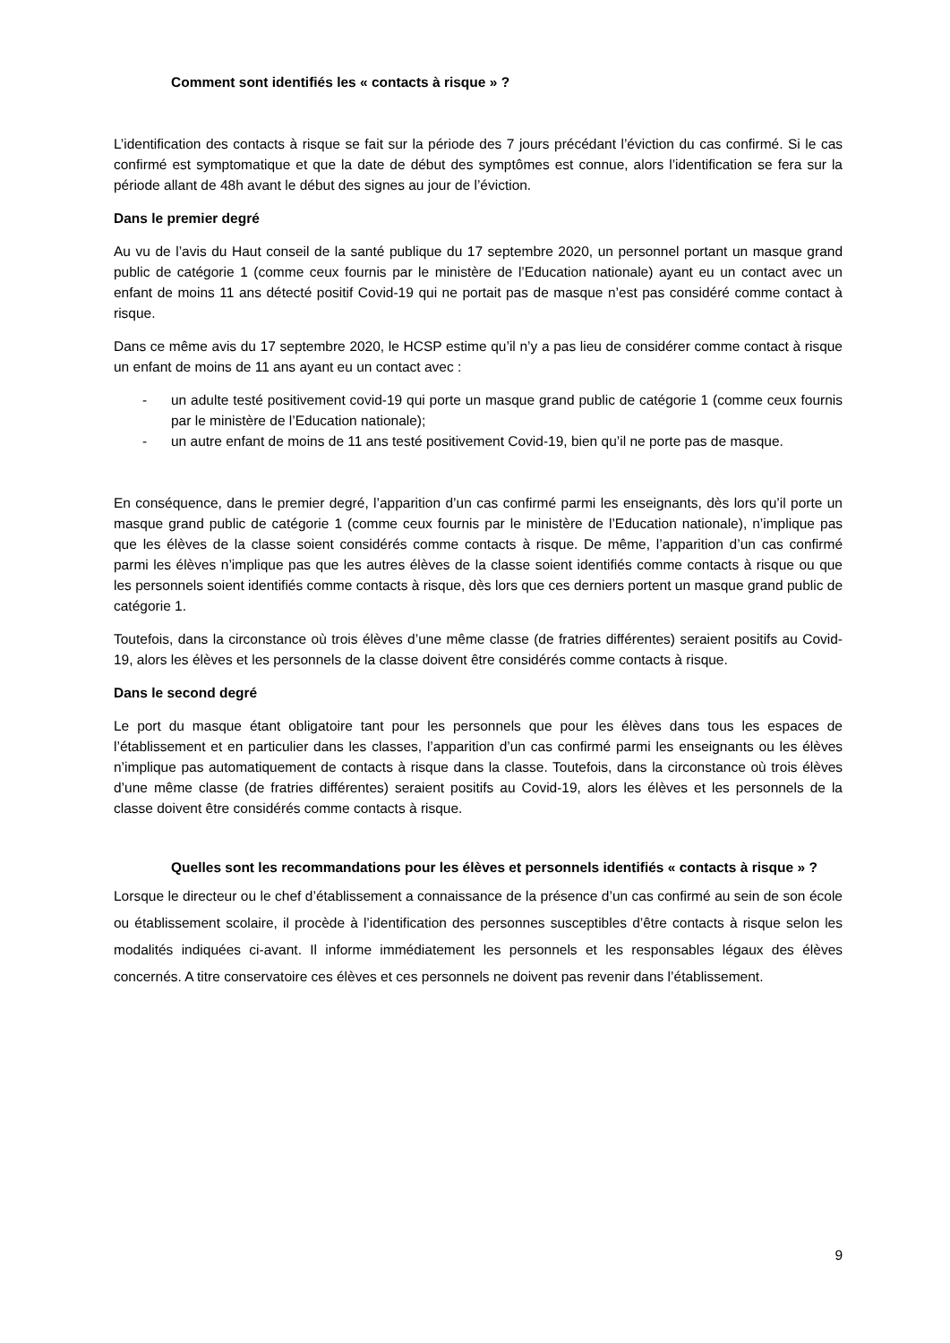Comment sont identifiés les « contacts à risque » ?
L’identification des contacts à risque se fait sur la période des 7 jours précédant l’éviction du cas confirmé. Si le cas confirmé est symptomatique et que la date de début des symptômes est connue, alors l’identification se fera sur la période allant de 48h avant le début des signes au jour de l’éviction.
Dans le premier degré
Au vu de l’avis du Haut conseil de la santé publique du 17 septembre 2020, un personnel portant un masque grand public de catégorie 1 (comme ceux fournis par le ministère de l’Education nationale) ayant eu un contact avec un enfant de moins 11 ans détecté positif Covid-19 qui ne portait pas de masque n’est pas considéré comme contact à risque.
Dans ce même avis du 17 septembre 2020, le HCSP estime qu’il n’y a pas lieu de considérer comme contact à risque un enfant de moins de 11 ans ayant eu un contact avec :
- un adulte testé positivement covid-19 qui porte un masque grand public de catégorie 1 (comme ceux fournis par le ministère de l’Education nationale);
- un autre enfant de moins de 11 ans testé positivement Covid-19, bien qu’il ne porte pas de masque.
En conséquence, dans le premier degré, l’apparition d’un cas confirmé parmi les enseignants, dès lors qu’il porte un masque grand public de catégorie 1 (comme ceux fournis par le ministère de l’Education nationale), n’implique pas que les élèves de la classe soient considérés comme contacts à risque. De même, l’apparition d’un cas confirmé parmi les élèves n’implique pas que les autres élèves de la classe soient identifiés comme contacts à risque ou que les personnels soient identifiés comme contacts à risque, dès lors que ces derniers portent un masque grand public de catégorie 1.
Toutefois, dans la circonstance où trois élèves d’une même classe (de fratries différentes) seraient positifs au Covid-19, alors les élèves et les personnels de la classe doivent être considérés comme contacts à risque.
Dans le second degré
Le port du masque étant obligatoire tant pour les personnels que pour les élèves dans tous les espaces de l’établissement et en particulier dans les classes, l’apparition d’un cas confirmé parmi les enseignants ou les élèves n’implique pas automatiquement de contacts à risque dans la classe. Toutefois, dans la circonstance où trois élèves d’une même classe (de fratries différentes) seraient positifs au Covid-19, alors les élèves et les personnels de la classe doivent être considérés comme contacts à risque.
Quelles sont les recommandations pour les élèves et personnels identifiés « contacts à risque » ?
Lorsque le directeur ou le chef d’établissement a connaissance de la présence d’un cas confirmé au sein de son école ou établissement scolaire, il procède à l’identification des personnes susceptibles d’être contacts à risque selon les modalités indiquées ci-avant. Il informe immédiatement les personnels et les responsables légaux des élèves concernés. A titre conservatoire ces élèves et ces personnels ne doivent pas revenir dans l’établissement.
9